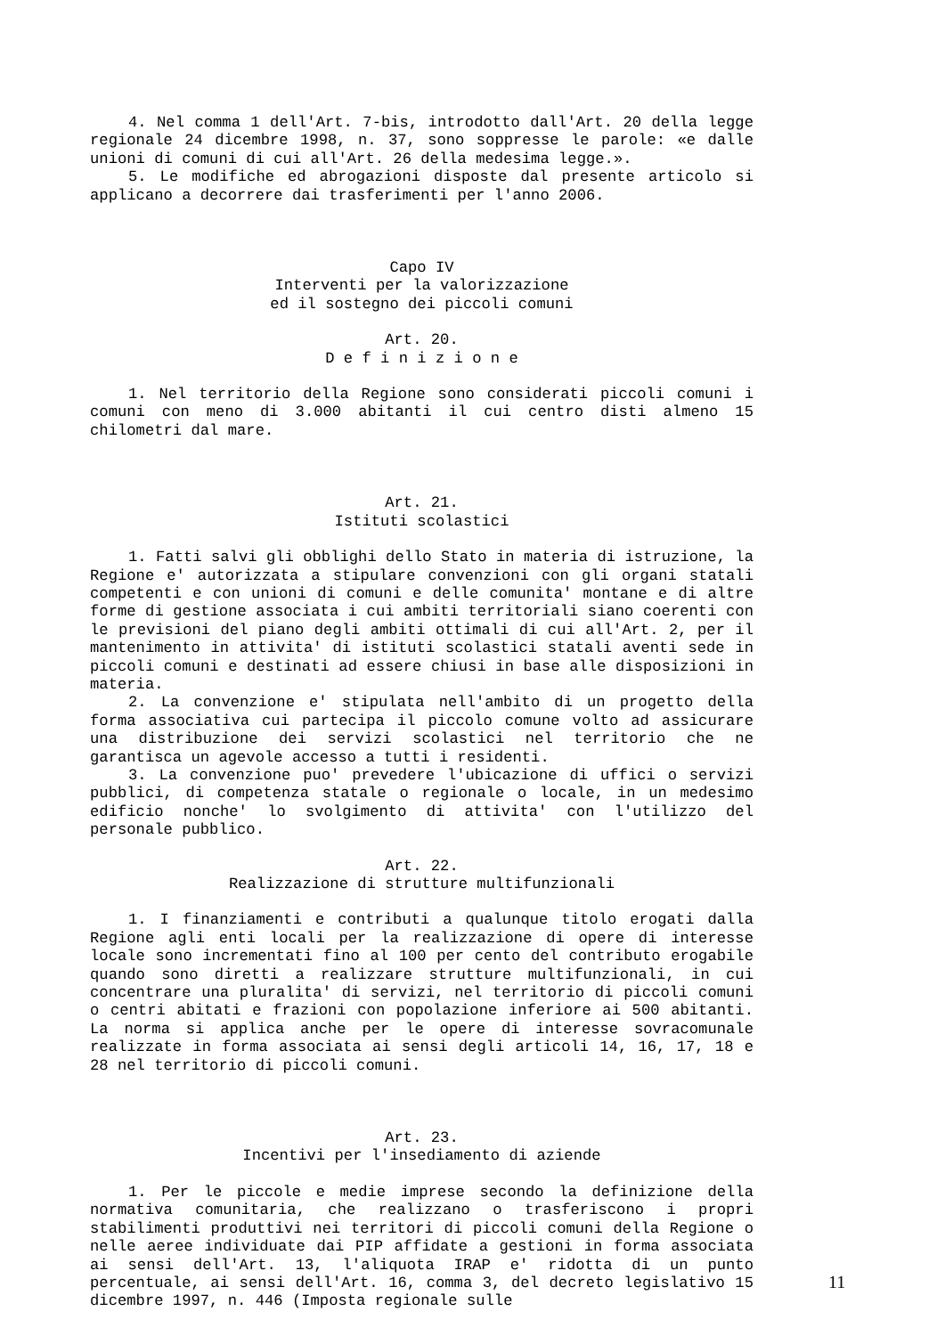4. Nel comma 1 dell'Art. 7-bis, introdotto dall'Art. 20 della legge regionale 24 dicembre 1998, n. 37, sono soppresse le parole: «e dalle unioni di comuni di cui all'Art. 26 della medesima legge.».
5. Le modifiche ed abrogazioni disposte dal presente articolo si applicano a decorrere dai trasferimenti per l'anno 2006.
Capo IV
Interventi per la valorizzazione
ed il sostegno dei piccoli comuni
Art. 20.
D e f i n i z i o n e
1. Nel territorio della Regione sono considerati piccoli comuni i comuni con meno di 3.000 abitanti il cui centro disti almeno 15 chilometri dal mare.
Art. 21.
Istituti scolastici
1. Fatti salvi gli obblighi dello Stato in materia di istruzione, la Regione e' autorizzata a stipulare convenzioni con gli organi statali competenti e con unioni di comuni e delle comunita' montane e di altre forme di gestione associata i cui ambiti territoriali siano coerenti con le previsioni del piano degli ambiti ottimali di cui all'Art. 2, per il mantenimento in attivita' di istituti scolastici statali aventi sede in piccoli comuni e destinati ad essere chiusi in base alle disposizioni in materia.
2. La convenzione e' stipulata nell'ambito di un progetto della forma associativa cui partecipa il piccolo comune volto ad assicurare una distribuzione dei servizi scolastici nel territorio che ne garantisca un agevole accesso a tutti i residenti.
3. La convenzione puo' prevedere l'ubicazione di uffici o servizi pubblici, di competenza statale o regionale o locale, in un medesimo edificio nonche' lo svolgimento di attivita' con l'utilizzo del personale pubblico.
Art. 22.
Realizzazione di strutture multifunzionali
1. I finanziamenti e contributi a qualunque titolo erogati dalla Regione agli enti locali per la realizzazione di opere di interesse locale sono incrementati fino al 100 per cento del contributo erogabile quando sono diretti a realizzare strutture multifunzionali, in cui concentrare una pluralita' di servizi, nel territorio di piccoli comuni o centri abitati e frazioni con popolazione inferiore ai 500 abitanti. La norma si applica anche per le opere di interesse sovracomunale realizzate in forma associata ai sensi degli articoli 14, 16, 17, 18 e 28 nel territorio di piccoli comuni.
Art. 23.
Incentivi per l'insediamento di aziende
1. Per le piccole e medie imprese secondo la definizione della normativa comunitaria, che realizzano o trasferiscono i propri stabilimenti produttivi nei territori di piccoli comuni della Regione o nelle aeree individuate dai PIP affidate a gestioni in forma associata ai sensi dell'Art. 13, l'aliquota IRAP e' ridotta di un punto percentuale, ai sensi dell'Art. 16, comma 3, del decreto legislativo 15 dicembre 1997, n. 446 (Imposta regionale sulle
11